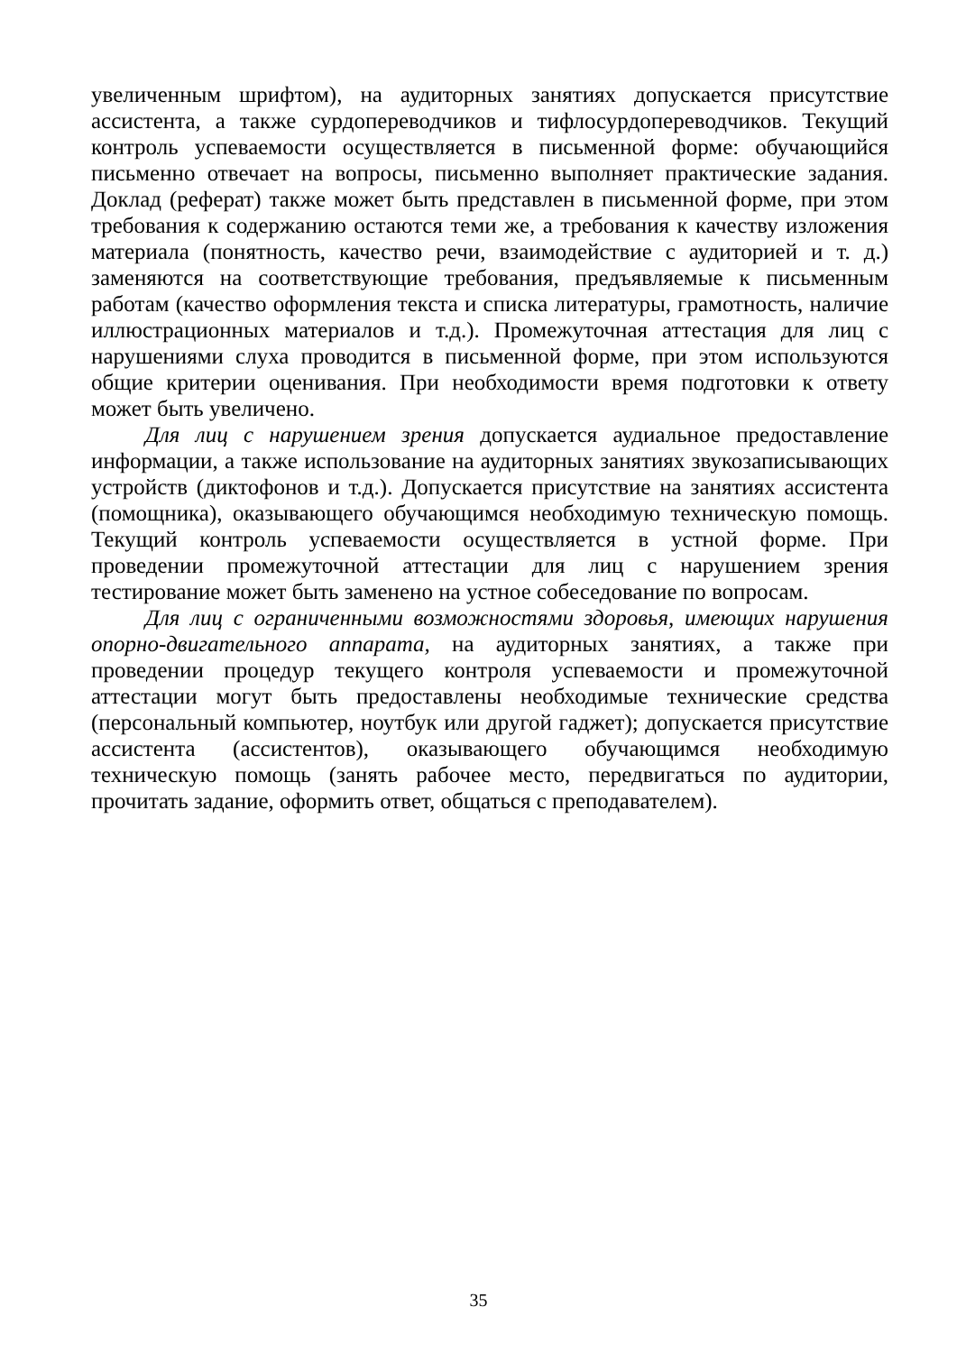увеличенным шрифтом), на аудиторных занятиях допускается присутствие ассистента, а также сурдопереводчиков и тифлосурдопереводчиков. Текущий контроль успеваемости осуществляется в письменной форме: обучающийся письменно отвечает на вопросы, письменно выполняет практические задания. Доклад (реферат) также может быть представлен в письменной форме, при этом требования к содержанию остаются теми же, а требования к качеству изложения материала (понятность, качество речи, взаимодействие с аудиторией и т. д.) заменяются на соответствующие требования, предъявляемые к письменным работам (качество оформления текста и списка литературы, грамотность, наличие иллюстрационных материалов и т.д.). Промежуточная аттестация для лиц с нарушениями слуха проводится в письменной форме, при этом используются общие критерии оценивания. При необходимости время подготовки к ответу может быть увеличено.
Для лиц с нарушением зрения допускается аудиальное предоставление информации, а также использование на аудиторных занятиях звукозаписывающих устройств (диктофонов и т.д.). Допускается присутствие на занятиях ассистента (помощника), оказывающего обучающимся необходимую техническую помощь. Текущий контроль успеваемости осуществляется в устной форме. При проведении промежуточной аттестации для лиц с нарушением зрения тестирование может быть заменено на устное собеседование по вопросам.
Для лиц с ограниченными возможностями здоровья, имеющих нарушения опорно-двигательного аппарата, на аудиторных занятиях, а также при проведении процедур текущего контроля успеваемости и промежуточной аттестации могут быть предоставлены необходимые технические средства (персональный компьютер, ноутбук или другой гаджет); допускается присутствие ассистента (ассистентов), оказывающего обучающимся необходимую техническую помощь (занять рабочее место, передвигаться по аудитории, прочитать задание, оформить ответ, общаться с преподавателем).
35